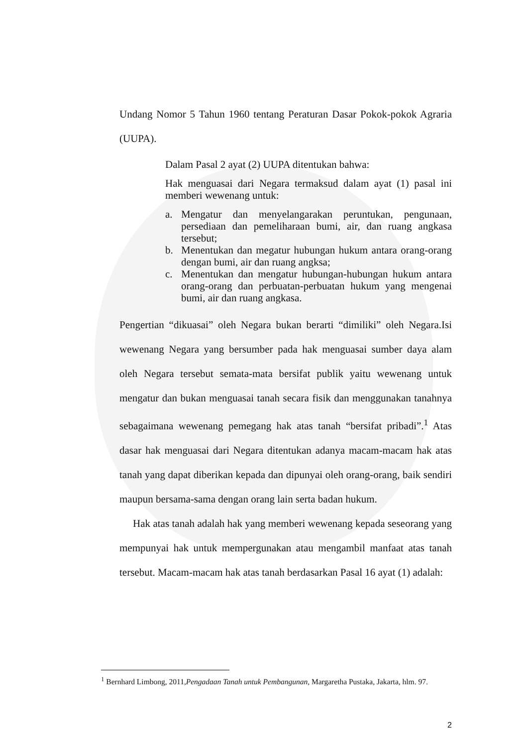Undang Nomor 5 Tahun 1960 tentang Peraturan Dasar Pokok-pokok Agraria (UUPA).
Dalam Pasal 2 ayat (2) UUPA ditentukan bahwa:
Hak menguasai dari Negara termaksud dalam ayat (1) pasal ini memberi wewenang untuk:
a. Mengatur dan menyelangarakan peruntukan, pengunaan, persediaan dan pemeliharaan bumi, air, dan ruang angkasa tersebut;
b. Menentukan dan megatur hubungan hukum antara orang-orang dengan bumi, air dan ruang angksa;
c. Menentukan dan mengatur hubungan-hubungan hukum antara orang-orang dan perbuatan-perbuatan hukum yang mengenai bumi, air dan ruang angkasa.
Pengertian “dikuasai” oleh Negara bukan berarti “dimiliki” oleh Negara.Isi wewenang Negara yang bersumber pada hak menguasai sumber daya alam oleh Negara tersebut semata-mata bersifat publik yaitu wewenang untuk mengatur dan bukan menguasai tanah secara fisik dan menggunakan tanahnya sebagaimana wewenang pemegang hak atas tanah “bersifat pribadi”.<sup>1</sup> Atas dasar hak menguasai dari Negara ditentukan adanya macam-macam hak atas tanah yang dapat diberikan kepada dan dipunyai oleh orang-orang, baik sendiri maupun bersama-sama dengan orang lain serta badan hukum.
Hak atas tanah adalah hak yang memberi wewenang kepada seseorang yang mempunyai hak untuk mempergunakan atau mengambil manfaat atas tanah tersebut. Macam-macam hak atas tanah berdasarkan Pasal 16 ayat (1) adalah:
<sup>1</sup> Bernhard Limbong, 2011,Pengadaan Tanah untuk Pembangunan, Margaretha Pustaka, Jakarta, hlm. 97.
2